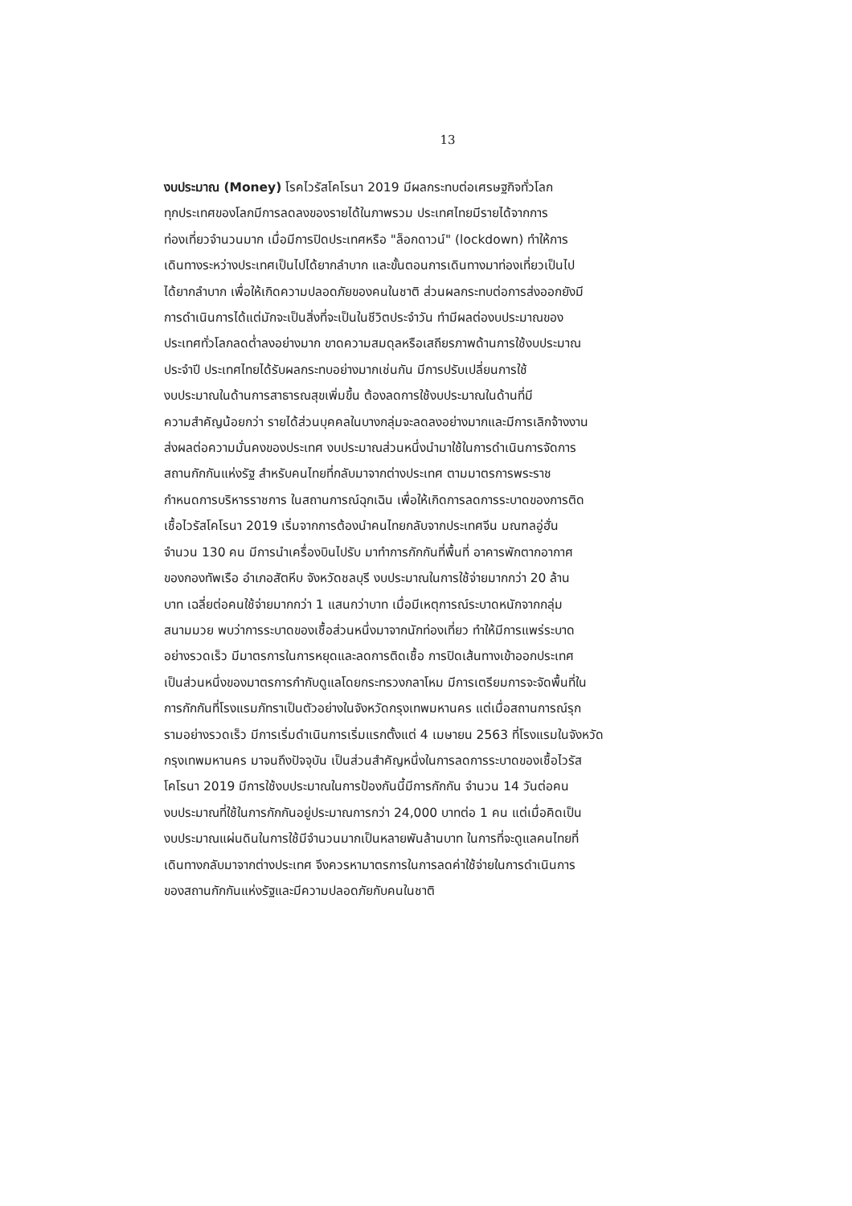13
งบประมาณ (Money) โรคไวรัสโคโรนา 2019 มีผลกระทบต่อเศรษฐกิจทั่วโลก
ทุกประเทศของโลกมีการลดลงของรายได้ในภาพรวม ประเทศไทยมีรายได้จากการ
ท่องเที่ยวจำนวนมาก เมื่อมีการปิดประเทศหรือ "ล็อกดาวน์" (lockdown) ทำให้การ
เดินทางระหว่างประเทศเป็นไปได้ยากลำบาก และขั้นตอนการเดินทางมาท่องเที่ยวเป็นไป
ได้ยากลำบาก เพื่อให้เกิดความปลอดภัยของคนในชาติ ส่วนผลกระทบต่อการส่งออกยังมี
การดำเนินการได้แต่มักจะเป็นสิ่งที่จะเป็นในชีวิตประจำวัน ทำมีผลต่องบประมาณของ
ประเทศทั่วโลกลดต่ำลงอย่างมาก ขาดความสมดุลหรือเสถียรภาพด้านการใช้งบประมาณ
ประจำปี ประเทศไทยได้รับผลกระทบอย่างมากเช่นกัน มีการปรับเปลี่ยนการใช้
งบประมาณในด้านการสาธารณสุขเพิ่มขึ้น ต้องลดการใช้งบประมาณในด้านที่มี
ความสำคัญน้อยกว่า รายได้ส่วนบุคคลในบางกลุ่มจะลดลงอย่างมากและมีการเลิกจ้างงาน
ส่งผลต่อความมั่นคงของประเทศ งบประมาณส่วนหนึ่งนำมาใช้ในการดำเนินการจัดการ
สถานกักกันแห่งรัฐ สำหรับคนไทยที่กลับมาจากต่างประเทศ ตามมาตรการพระราช
กำหนดการบริหารราชการ ในสถานการณ์ฉุกเฉิน เพื่อให้เกิดการลดการระบาดของการติด
เชื้อไวรัสโคโรนา 2019 เริ่มจากการต้องนำคนไทยกลับจากประเทศจีน มณฑลอู่ฮั่น
จำนวน 130 คน มีการนำเครื่องบินไปรับ มาทำการกักกันที่พื้นที่ อาคารพักตากอากาศ
ของกองทัพเรือ อำเภอสัตหีบ จังหวัดชลบุรี งบประมาณในการใช้จ่ายมากกว่า 20 ล้าน
บาท เฉลี่ยต่อคนใช้จ่ายมากกว่า 1 แสนกว่าบาท เมื่อมีเหตุการณ์ระบาดหนักจากกลุ่ม
สนามมวย พบว่าการระบาดของเชื้อส่วนหนึ่งมาจากนักท่องเที่ยว ทำให้มีการแพร่ระบาด
อย่างรวดเร็ว มีมาตรการในการหยุดและลดการติดเชื้อ การปิดเส้นทางเข้าออกประเทศ
เป็นส่วนหนึ่งของมาตรการกำกับดูแลโดยกระทรวงกลาโหม มีการเตรียมการจะจัดพื้นที่ใน
การกักกันที่โรงแรมภัทราเป็นตัวอย่างในจังหวัดกรุงเทพมหานคร แต่เมื่อสถานการณ์รุก
รามอย่างรวดเร็ว มีการเริ่มดำเนินการเริ่มแรกตั้งแต่ 4 เมษายน 2563 ที่โรงแรมในจังหวัด
กรุงเทพมหานคร มาจนถึงปัจจุบัน เป็นส่วนสำคัญหนึ่งในการลดการระบาดของเชื้อไวรัส
โคโรนา 2019 มีการใช้งบประมาณในการป้องกันนี้มีการกักกัน จำนวน 14 วันต่อคน
งบประมาณที่ใช้ในการกักกันอยู่ประมาณการกว่า 24,000 บาทต่อ 1 คน แต่เมื่อคิดเป็น
งบประมาณแผ่นดินในการใช้มีจำนวนมากเป็นหลายพันล้านบาท ในการที่จะดูแลคนไทยที่
เดินทางกลับมาจากต่างประเทศ จึงควรหามาตรการในการลดค่าใช้จ่ายในการดำเนินการ
ของสถานกักกันแห่งรัฐและมีความปลอดภัยกับคนในชาติ